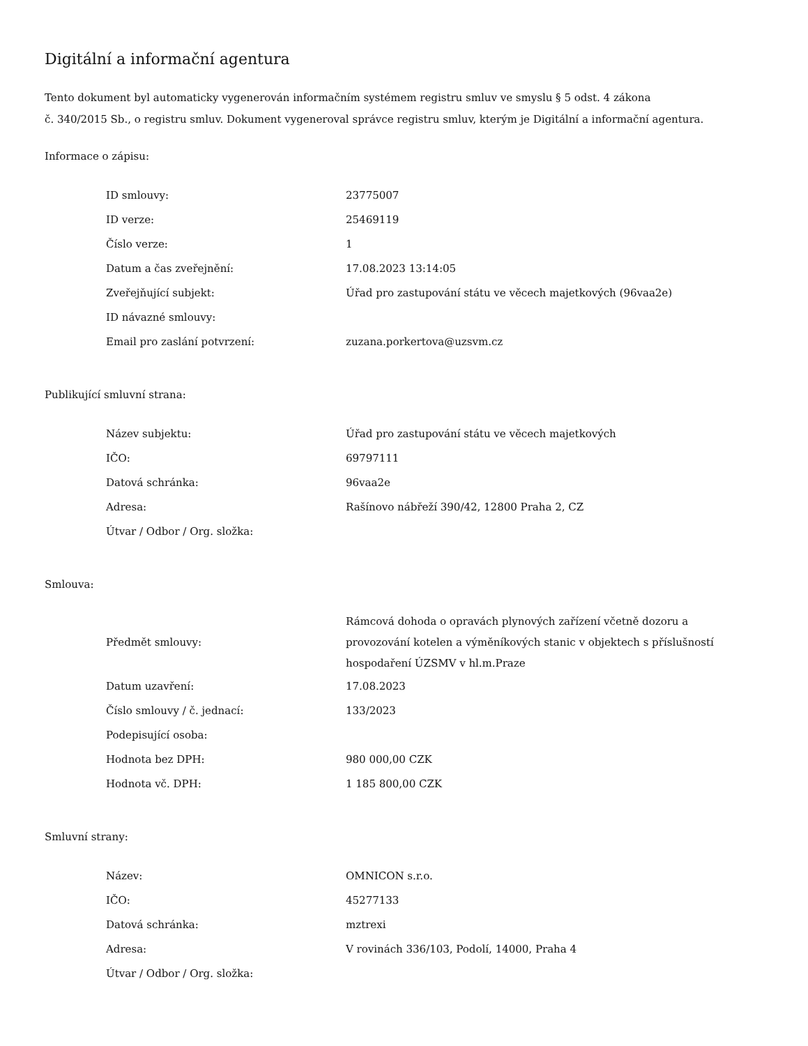Digitální a informační agentura
Tento dokument byl automaticky vygenerován informačním systémem registru smluv ve smyslu § 5 odst. 4 zákona
č. 340/2015 Sb., o registru smluv. Dokument vygeneroval správce registru smluv, kterým je Digitální a informační agentura.
Informace o zápisu:
| ID smlouvy: | 23775007 |
| ID verze: | 25469119 |
| Číslo verze: | 1 |
| Datum a čas zveřejnění: | 17.08.2023 13:14:05 |
| Zveřejňující subjekt: | Úřad pro zastupování státu ve věcech majetkových (96vaa2e) |
| ID návazné smlouvy: | |
| Email pro zaslání potvrzení: | zuzana.porkertova@uzsvm.cz |
Publikující smluvní strana:
| Název subjektu: | Úřad pro zastupování státu ve věcech majetkových |
| IČO: | 69797111 |
| Datová schránka: | 96vaa2e |
| Adresa: | Rašínovo nábřeží 390/42, 12800 Praha 2, CZ |
| Útvar / Odbor / Org. složka: | |
Smlouva:
| Předmět smlouvy: | Rámcová dohoda o opravách plynových zařízení včetně dozoru a provozování kotelen a výměníkových stanic v objektech s příslušností hospodaření ÚZSMV v hl.m.Praze |
| Datum uzavření: | 17.08.2023 |
| Číslo smlouvy / č. jednací: | 133/2023 |
| Podepisující osoba: | |
| Hodnota bez DPH: | 980 000,00 CZK |
| Hodnota vč. DPH: | 1 185 800,00 CZK |
Smluvní strany:
| Název: | OMNICON s.r.o. |
| IČO: | 45277133 |
| Datová schránka: | mztrexi |
| Adresa: | V rovinách 336/103, Podolí, 14000, Praha 4 |
| Útvar / Odbor / Org. složka: | |